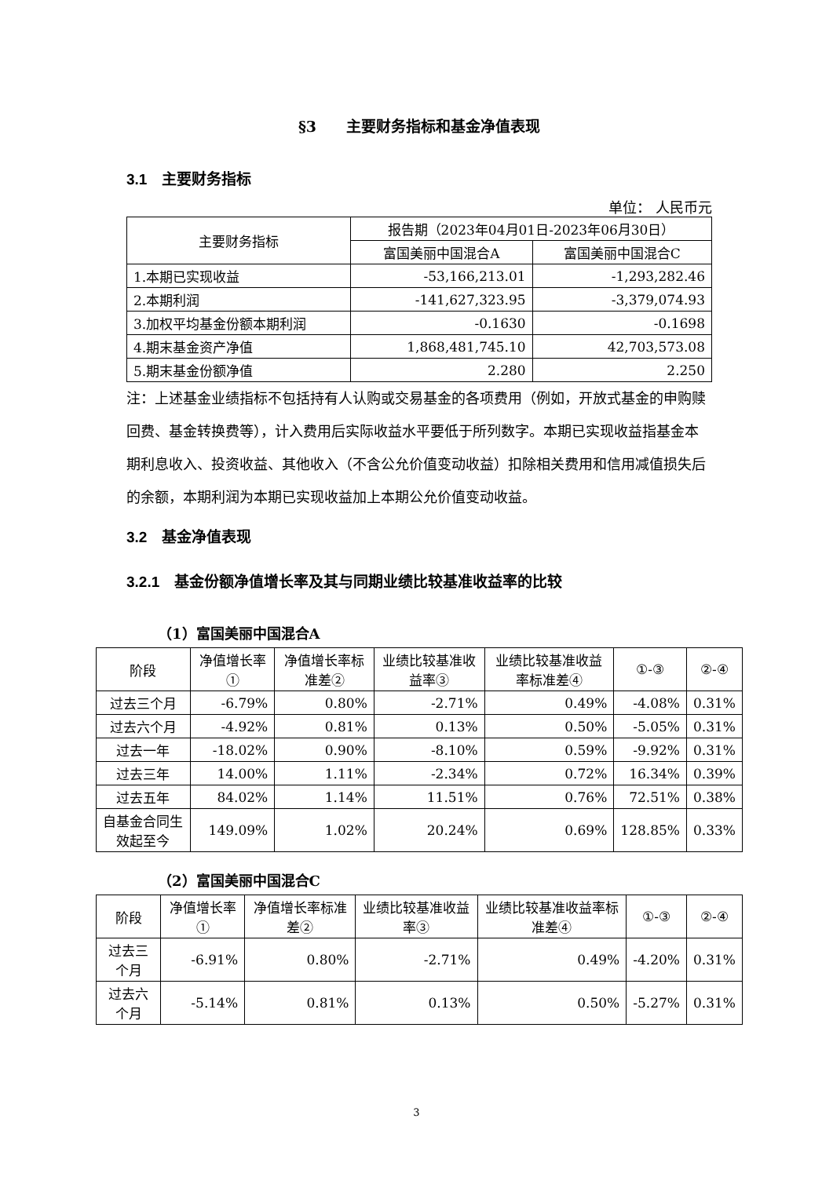§3　　主要财务指标和基金净值表现
3.1　主要财务指标
单位： 人民币元
| 主要财务指标 | 报告期（2023年04月01日-2023年06月30日） | |
| --- | --- | --- |
| | 富国美丽中国混合A | 富国美丽中国混合C |
| 1.本期已实现收益 | -53,166,213.01 | -1,293,282.46 |
| 2.本期利润 | -141,627,323.95 | -3,379,074.93 |
| 3.加权平均基金份额本期利润 | -0.1630 | -0.1698 |
| 4.期末基金资产净值 | 1,868,481,745.10 | 42,703,573.08 |
| 5.期末基金份额净值 | 2.280 | 2.250 |
注：上述基金业绩指标不包括持有人认购或交易基金的各项费用（例如，开放式基金的申购赎回费、基金转换费等），计入费用后实际收益水平要低于所列数字。本期已实现收益指基金本期利息收入、投资收益、其他收入（不含公允价值变动收益）扣除相关费用和信用减值损失后的余额，本期利润为本期已实现收益加上本期公允价值变动收益。
3.2　基金净值表现
3.2.1　基金份额净值增长率及其与同期业绩比较基准收益率的比较
（1）富国美丽中国混合A
| 阶段 | 净值增长率① | 净值增长率标准差② | 业绩比较基准收益率③ | 业绩比较基准收益率标准差④ | ①-③ | ②-④ |
| --- | --- | --- | --- | --- | --- | --- |
| 过去三个月 | -6.79% | 0.80% | -2.71% | 0.49% | -4.08% | 0.31% |
| 过去六个月 | -4.92% | 0.81% | 0.13% | 0.50% | -5.05% | 0.31% |
| 过去一年 | -18.02% | 0.90% | -8.10% | 0.59% | -9.92% | 0.31% |
| 过去三年 | 14.00% | 1.11% | -2.34% | 0.72% | 16.34% | 0.39% |
| 过去五年 | 84.02% | 1.14% | 11.51% | 0.76% | 72.51% | 0.38% |
| 自基金合同生效起至今 | 149.09% | 1.02% | 20.24% | 0.69% | 128.85% | 0.33% |
（2）富国美丽中国混合C
| 阶段 | 净值增长率① | 净值增长率标准差② | 业绩比较基准收益率③ | 业绩比较基准收益率标准差④ | ①-③ | ②-④ |
| --- | --- | --- | --- | --- | --- | --- |
| 过去三个月 | -6.91% | 0.80% | -2.71% | 0.49% | -4.20% | 0.31% |
| 过去六个月 | -5.14% | 0.81% | 0.13% | 0.50% | -5.27% | 0.31% |
3